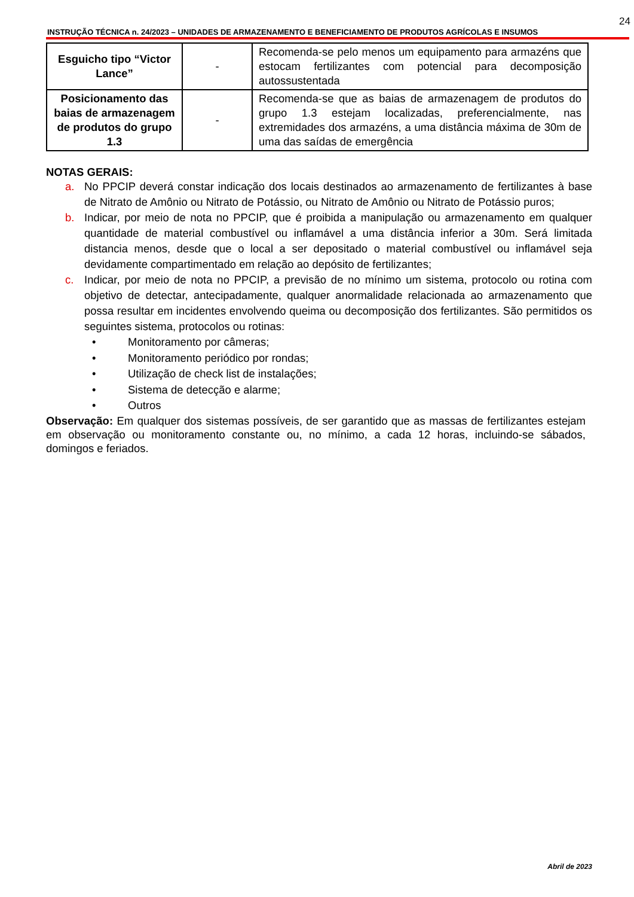24
INSTRUÇÃO TÉCNICA n. 24/2023 – UNIDADES DE ARMAZENAMENTO E BENEFICIAMENTO DE PRODUTOS AGRÍCOLAS E INSUMOS
| Esguicho tipo “Victor Lance” | - | Recomenda-se pelo menos um equipamento para armazéns que estocam fertilizantes com potencial para decomposição autossustentada |
| Posicionamento das baias de armazenagem de produtos do grupo 1.3 | - | Recomenda-se que as baias de armazenagem de produtos do grupo 1.3 estejam localizadas, preferencialmente, nas extremidades dos armazéns, a uma distância máxima de 30m de uma das saídas de emergência |
NOTAS GERAIS:
a. No PPCIP deverá constar indicação dos locais destinados ao armazenamento de fertilizantes à base de Nitrato de Amônio ou Nitrato de Potássio, ou Nitrato de Amônio ou Nitrato de Potássio puros;
b. Indicar, por meio de nota no PPCIP, que é proibida a manipulação ou armazenamento em qualquer quantidade de material combustível ou inflamável a uma distância inferior a 30m. Será limitada distancia menos, desde que o local a ser depositado o material combustível ou inflamável seja devidamente compartimentado em relação ao depósito de fertilizantes;
c. Indicar, por meio de nota no PPCIP, a previsão de no mínimo um sistema, protocolo ou rotina com objetivo de detectar, antecipadamente, qualquer anormalidade relacionada ao armazenamento que possa resultar em incidentes envolvendo queima ou decomposição dos fertilizantes. São permitidos os seguintes sistema, protocolos ou rotinas:
• Monitoramento por câmeras;
• Monitoramento periódico por rondas;
• Utilização de check list de instalações;
• Sistema de detecção e alarme;
• Outros
Observação: Em qualquer dos sistemas possíveis, de ser garantido que as massas de fertilizantes estejam em observação ou monitoramento constante ou, no mínimo, a cada 12 horas, incluindo-se sábados, domingos e feriados.
Abril de 2023